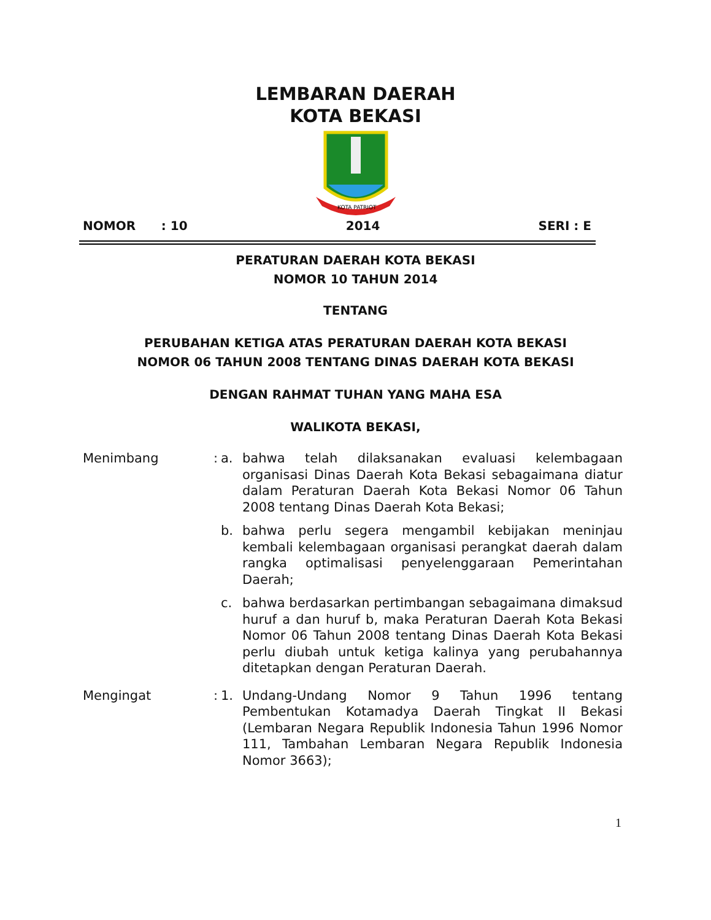LEMBARAN DAERAH
KOTA BEKASI
KOTA PATRIOT
NOMOR : 10 2014 SERI : E
PERATURAN DAERAH KOTA BEKASI
NOMOR 10 TAHUN 2014
TENTANG
PERUBAHAN KETIGA ATAS PERATURAN DAERAH KOTA BEKASI
NOMOR 06 TAHUN 2008 TENTANG DINAS DAERAH KOTA BEKASI
DENGAN RAHMAT TUHAN YANG MAHA ESA
WALIKOTA BEKASI,
Menimbang : a. bahwa telah dilaksanakan evaluasi kelembagaan organisasi Dinas Daerah Kota Bekasi sebagaimana diatur dalam Peraturan Daerah Kota Bekasi Nomor 06 Tahun 2008 tentang Dinas Daerah Kota Bekasi;
b. bahwa perlu segera mengambil kebijakan meninjau kembali kelembagaan organisasi perangkat daerah dalam rangka optimalisasi penyelenggaraan Pemerintahan Daerah;
c. bahwa berdasarkan pertimbangan sebagaimana dimaksud huruf a dan huruf b, maka Peraturan Daerah Kota Bekasi Nomor 06 Tahun 2008 tentang Dinas Daerah Kota Bekasi perlu diubah untuk ketiga kalinya yang perubahannya ditetapkan dengan Peraturan Daerah.
Mengingat : 1. Undang-Undang Nomor 9 Tahun 1996 tentang Pembentukan Kotamadya Daerah Tingkat II Bekasi (Lembaran Negara Republik Indonesia Tahun 1996 Nomor 111, Tambahan Lembaran Negara Republik Indonesia Nomor 3663);
1